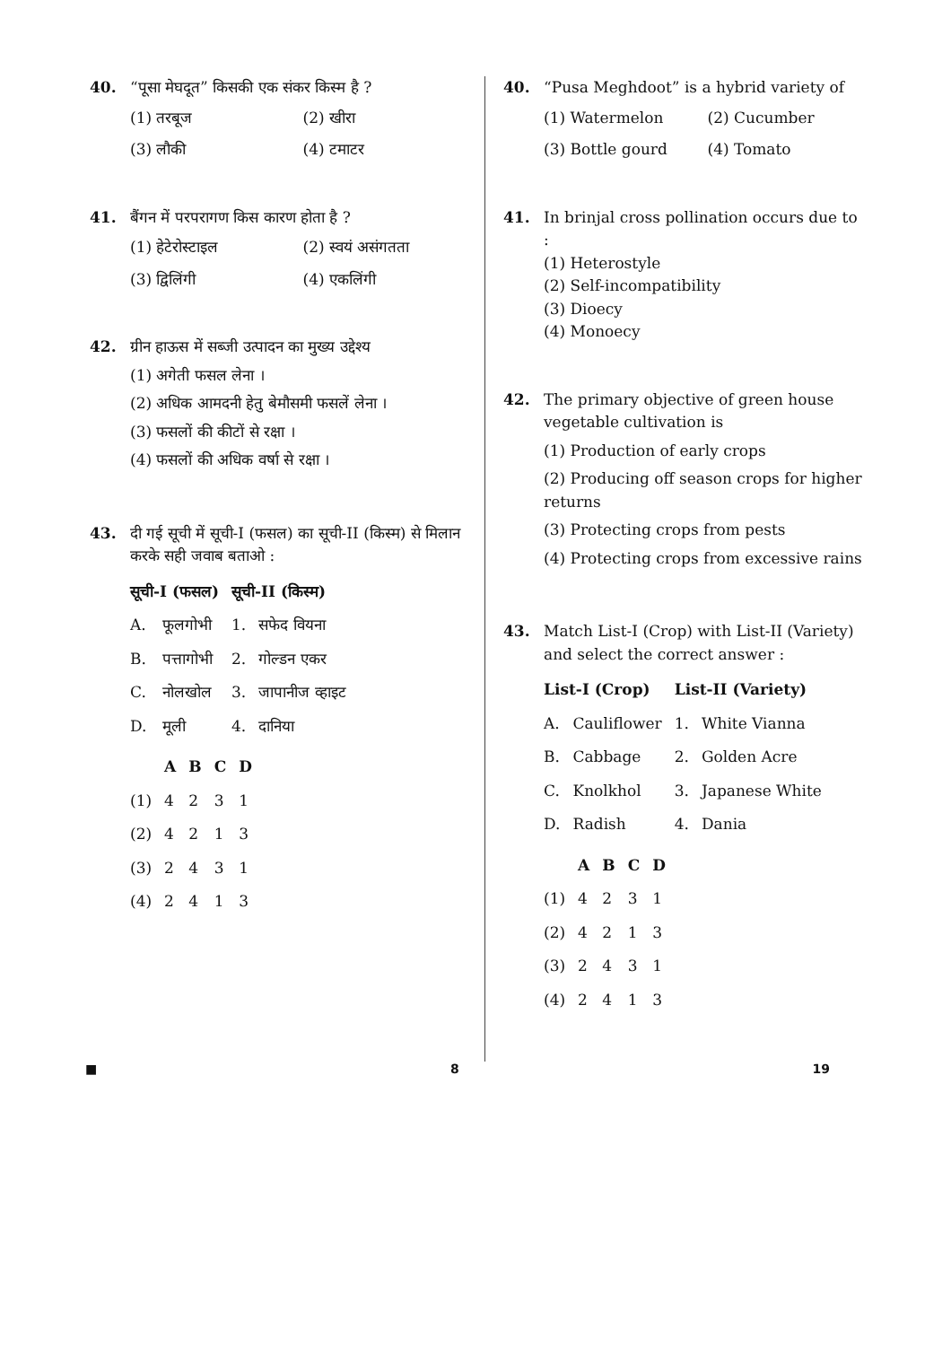40. “पूसा मेघदूत” किसकी एक संकर किस्म है ?
(1) तरबूज
(2) खीरा
(3) लौकी
(4) टमाटर
41. बैंगन में परपरागण किस कारण होता है ?
(1) हेटेरोस्टाइल
(2) स्वयं असंगतता
(3) द्विलिंगी
(4) एकलिंगी
42. ग्रीन हाऊस में सब्जी उत्पादन का मुख्य उद्देश्य
(1) अगेती फसल लेना ।
(2) अधिक आमदनी हेतु बेमौसमी फसलें लेना ।
(3) फसलों की कीटों से रक्षा ।
(4) फसलों की अधिक वर्षा से रक्षा ।
43. दी गई सूची में सूची-I (फसल) का सूची-II (किस्म) से मिलान करके सही जवाब बताओ :
| सूची-I (फसल) | | सूची-II (किस्म) | |
| --- | --- | --- | --- |
| A. | फूलगोभी | 1. | सफेद वियना |
| B. | पत्तागोभी | 2. | गोल्डन एकर |
| C. | नोलखोल | 3. | जापानीज व्हाइट |
| D. | मूली | 4. | दानिया |
| | A | B | C | D |
| --- | --- | --- | --- | --- |
| (1) | 4 | 2 | 3 | 1 |
| (2) | 4 | 2 | 1 | 3 |
| (3) | 2 | 4 | 3 | 1 |
| (4) | 2 | 4 | 1 | 3 |
40. “Pusa Meghdoot” is a hybrid variety of
(1) Watermelon
(2) Cucumber
(3) Bottle gourd
(4) Tomato
41. In brinjal cross pollination occurs due to :
(1) Heterostyle
(2) Self-incompatibility
(3) Dioecy
(4) Monoecy
42. The primary objective of green house vegetable cultivation is
(1) Production of early crops
(2) Producing off season crops for higher returns
(3) Protecting crops from pests
(4) Protecting crops from excessive rains
43. Match List-I (Crop) with List-II (Variety) and select the correct answer :
| List-I (Crop) | | List-II (Variety) | |
| --- | --- | --- | --- |
| A. | Cauliflower | 1. | White Vianna |
| B. | Cabbage | 2. | Golden Acre |
| C. | Knolkhol | 3. | Japanese White |
| D. | Radish | 4. | Dania |
| | A | B | C | D |
| --- | --- | --- | --- | --- |
| (1) | 4 | 2 | 3 | 1 |
| (2) | 4 | 2 | 1 | 3 |
| (3) | 2 | 4 | 3 | 1 |
| (4) | 2 | 4 | 1 | 3 |
■ 8 19